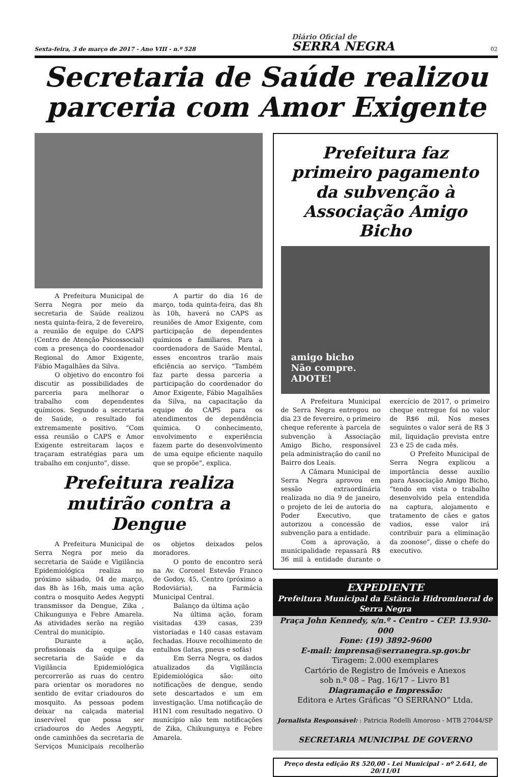Sexta-feira, 3 de março de 2017 - Ano VIII - n.º 528 Diário Oficial de
SERRA NEGRA 02
Secretaria de Saúde realizou parceria com Amor Exigente
A Prefeitura Municipal de Serra Negra por meio da secretaria de Saúde realizou nesta quinta-feira, 2 de fevereiro, a reunião de equipe do CAPS (Centro de Atenção Psicossocial) com a presença do coordenador Regional do Amor Exigente, Fábio Magalhães da Silva.
O objetivo do encontro foi discutir as possibilidades de parceria para melhorar o trabalho com dependentes químicos. Segundo a secretaria de Saúde, o resultado foi extremamente positivo. “Com essa reunião o CAPS e Amor Exigente estreitaram laços e traçaram estratégias para um trabalho em conjunto”, disse.
A partir do dia 16 de março, toda quinta-feira, das 8h às 10h, haverá no CAPS as reuniões de Amor Exigente, com participação de dependentes químicos e familiares. Para a coordenadora de Saúde Mental, esses encontros trarão mais eficiência ao serviço. “Também faz parte dessa parceria a participação do coordenador do Amor Exigente, Fábio Magalhães da Silva, na capacitação da equipe do CAPS para os atendimentos de dependência química. O conhecimento, envolvimento e experiência fazem parte do desenvolvimento de uma equipe eficiente naquilo que se propõe”, explica.
Prefeitura realiza mutirão contra a Dengue
A Prefeitura Municipal de Serra Negra por meio da secretaria de Saúde e Vigilância Epidemiológica realiza no próximo sábado, 04 de março, das 8h às 16h, mais uma ação contra o mosquito Aedes Aegypti transmissor da Dengue, Zika , Chikungunya e Febre Amarela. As atividades serão na região Central do município.
Durante a ação, profissionais da equipe da secretaria de Saúde e da Vigilância Epidemiológica percorrerão as ruas do centro para orientar os moradores no sentido de evitar criadouros do mosquito. As pessoas podem deixar na calçada material inservível que possa ser criadouros do Aedes Aegypti, onde caminhões da secretaria de Serviços Municipais recolherão os objetos deixados pelos moradores.
O ponto de encontro será na Av. Coronel Estevão Franco de Godoy, 45, Centro (próximo a Rodoviária), na Farmácia Municipal Central.
Balanço da última ação
Na última ação, foram visitadas 439 casas, 239 vistoriadas e 140 casas estavam fechadas. Houve recolhimento de entulhos (latas, pneus e sofás)
Em Serra Negra, os dados atualizados da Vigilância Epidemiológica são: oito notificações de dengue, sendo sete descartados e um em investigação. Uma notificação de H1N1 com resultado negativo. O município não tem notificações de Zika, Chikungunya e Febre Amarela.
Prefeitura faz primeiro pagamento da subvenção à Associação Amigo Bicho
amigo bicho
Não compre.
ADOTE!
A Prefeitura Municipal de Serra Negra entregou no dia 23 de fevereiro, o primeiro cheque referente à parcela de subvenção à Associação Amigo Bicho, responsável pela administração do canil no Bairro dos Leais.
A Câmara Municipal de Serra Negra aprovou em sessão extraordinária realizada no dia 9 de janeiro, o projeto de lei de autoria do Poder Executivo, que autorizou a concessão de subvenção para a entidade.
Com a aprovação, a municipalidade repassará R$ 36 mil à entidade durante o exercício de 2017, o primeiro cheque entregue foi no valor de R$6 mil. Nos meses seguintes o valor será de R$ 3 mil, liquidação prevista entre 23 e 25 de cada mês.
O Prefeito Municipal de Serra Negra explicou a importância desse auxílio para Associação Amigo Bicho, “tendo em vista o trabalho desenvolvido pela entendida na captura, alojamento e tratamento de cães e gatos vadios, esse valor irá contribuir para a eliminação da zoonose”, disse o chefe do executivo.
EXPEDIENTE
Prefeitura Municipal da Estância Hidromineral de Serra Negra
Praça John Kennedy, s/n.º - Centro – CEP. 13.930-000
Fone: (19) 3892-9600
E-mail: imprensa@serranegra.sp.gov.br
Tiragem: 2.000 exemplares
Cartório de Registro de Imóveis e Anexos
sob n.º 08 – Pag. 16/17 – Livro B1
Diagramação e Impressão:
Editora e Artes Gráficas “O SERRANO” Ltda.
Jornalista Responsável: : Patricia Rodelli Amoroso - MTB 27044/SP
SECRETARIA MUNICIPAL DE GOVERNO
Preço desta edição R$ 520,00 - Lei Municipal - nº 2.641, de 20/11/01